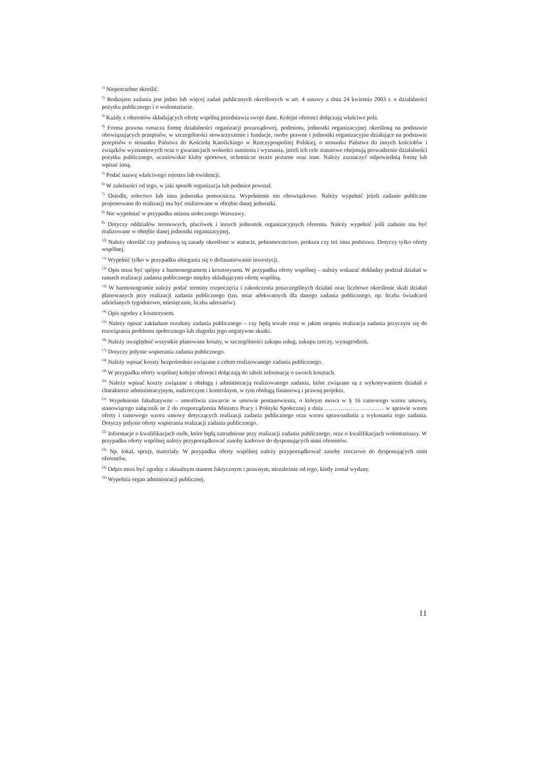<sup>1)</sup> Niepotrzebne skreślić.
<sup>2)</sup> Rodzajem zadania jest jedno lub więcej zadań publicznych określonych w art. 4 ustawy z dnia 24 kwietnia 2003 r. o działalności pożytku publicznego i o wolontariacie.
<sup>3)</sup> Każdy z oferentów składających ofertę wspólną przedstawia swoje dane. Kolejni oferenci dołączają właściwe pola.
<sup>4)</sup> Forma prawna oznacza formę działalności organizacji pozarządowej, podmiotu, jednostki organizacyjnej określoną na podstawie obowiązujących przepisów, w szczególności stowarzyszenie i fundacje, osoby prawne i jednostki organizacyjne działające na podstawie przepisów o stosunku Państwa do Kościoła Katolickiego w Rzeczypospolitej Polskiej, o stosunku Państwa do innych kościołów i związków wyznaniowych oraz o gwarancjach wolności sumienia i wyznania, jeżeli ich cele statutowe obejmują prowadzenie działalności pożytku publicznego, uczniowskie kluby sportowe, ochotnicze straże pożarne oraz inne. Należy zaznaczyć odpowiednią formę lub wpisać inną.
<sup>5)</sup> Podać nazwę właściwego rejestru lub ewidencji.
<sup>6)</sup> W zależności od tego, w jaki sposób organizacja lub podmiot powstał.
<sup>7)</sup> Osiedle, sołectwo lub inna jednostka pomocnicza. Wypełnienie nie obowiązkowe. Należy wypełnić jeżeli zadanie publiczne proponowane do realizacji ma być realizowane w obrębie danej jednostki.
<sup>8)</sup> Nie wypełniać w przypadku miasta stołecznego Warszawy.
<sup>9)</sup> Dotyczy oddziałów terenowych, placówek i innych jednostek organizacyjnych oferenta. Należy wypełnić jeśli zadanie ma być realizowane w obrębie danej jednostki organizacyjnej.
<sup>10)</sup> Należy określić czy podstawą są zasady określone w statucie, pełnomocnictwo, prokura czy też inna podstawa. Dotyczy tylko oferty wspólnej.
<sup>11)</sup> Wypełnić tylko w przypadku ubiegania się o dofinansowanie inwestycji.
<sup>12)</sup> Opis musi być spójny z harmonogramem i kosztorysem. W przypadku oferty wspólnej – należy wskazać dokładny podział działań w ramach realizacji zadania publicznego między składającymi ofertę wspólną.
<sup>13)</sup> W harmonogramie należy podać terminy rozpoczęcia i zakończenia poszczególnych działań oraz liczbowe określenie skali działań planowanych przy realizacji zadania publicznego (tzn. miar adekwatnych dla danego zadania publicznego, np. liczba świadczeń udzielanych tygodniowo, miesięcznie, liczba adresatów).
<sup>14)</sup> Opis zgodny z kosztorysem.
<sup>15)</sup> Należy opisać zakładane rezultaty zadania publicznego – czy będą trwałe oraz w jakim stopniu realizacja zadania przyczyni się do rozwiązania problemu społecznego lub złagodzi jego negatywne skutki.
<sup>16)</sup> Należy uwzględnić wszystkie planowane koszty, w szczególności zakupu usług, zakupu rzeczy, wynagrodzeń.
<sup>17)</sup> Dotyczy jedynie wspierania zadania publicznego.
<sup>18)</sup> Należy wpisać koszty bezpośrednio związane z celem realizowanego zadania publicznego.
<sup>19)</sup> W przypadku oferty wspólnej kolejni oferenci dołączają do tabeli informację o swoich kosztach.
<sup>20)</sup> Należy wpisać koszty związane z obsługą i administracją realizowanego zadania, które związane są z wykonywaniem działań o charakterze administracyjnym, nadzorczym i kontrolnym, w tym obsługą finansową i prawną projektu.
<sup>21)</sup> Wypełnienie fakultatywne – umożliwia zawarcie w umowie postanowienia, o którym mowa w § 16 ramowego wzoru umowy, stanowiącego załącznik nr 2 do rozporządzenia Ministra Pracy i Polityki Społecznej z dnia ………………………… w sprawie wzoru oferty i ramowego wzoru umowy dotyczących realizacji zadania publicznego oraz wzoru sprawozdania z wykonania tego zadania. Dotyczy jedynie oferty wspierania realizacji zadania publicznego.
<sup>22)</sup> Informacje o kwalifikacjach osób, które będą zatrudnione przy realizacji zadania publicznego, oraz o kwalifikacjach wolontariuszy. W przypadku oferty wspólnej należy przyporządkować zasoby kadrowe do dysponujących nimi oferentów.
<sup>23)</sup> Np. lokal, sprzęt, materiały. W przypadku oferty wspólnej należy przyporządkować zasoby rzeczowe do dysponujących nimi oferentów.
<sup>24)</sup> Odpis musi być zgodny z aktualnym stanem faktycznym i prawnym, niezależnie od tego, kiedy został wydany.
<sup>25)</sup> Wypełnia organ administracji publicznej.
11